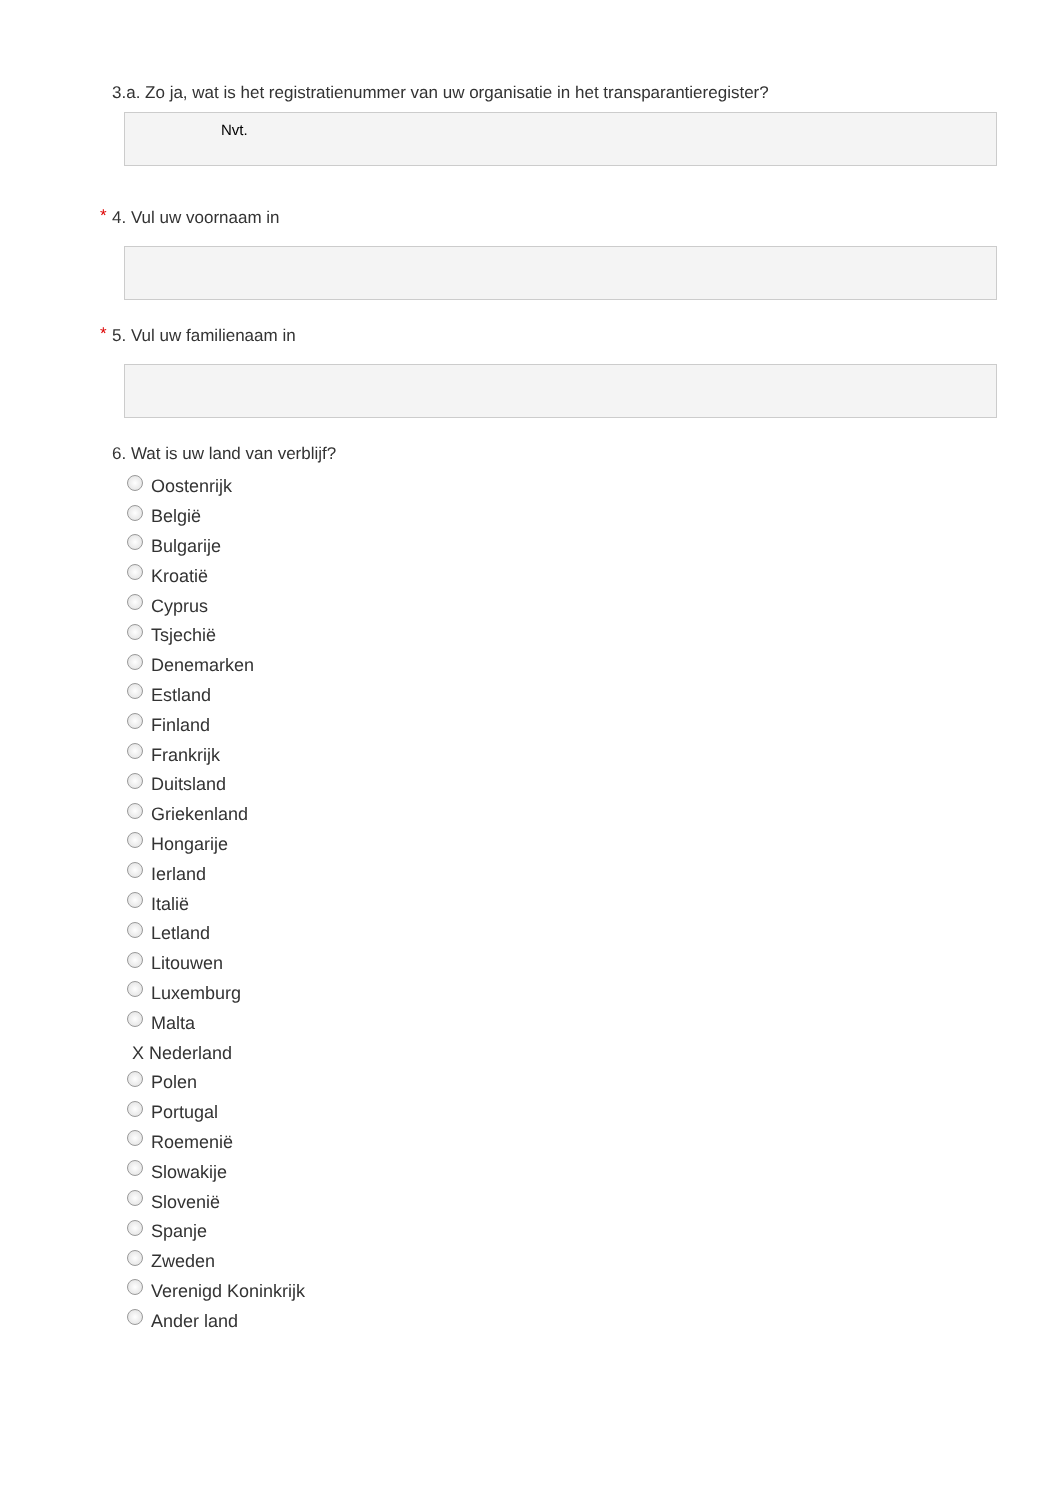3.a. Zo ja, wat is het registratienummer van uw organisatie in het transparantieregister?
Nvt.
* 4. Vul uw voornaam in
* 5. Vul uw familienaam in
6. Wat is uw land van verblijf?
Oostenrijk
België
Bulgarije
Kroatië
Cyprus
Tsjechië
Denemarken
Estland
Finland
Frankrijk
Duitsland
Griekenland
Hongarije
Ierland
Italië
Letland
Litouwen
Luxemburg
Malta
X Nederland
Polen
Portugal
Roemenië
Slowakije
Slovenië
Spanje
Zweden
Verenigd Koninkrijk
Ander land